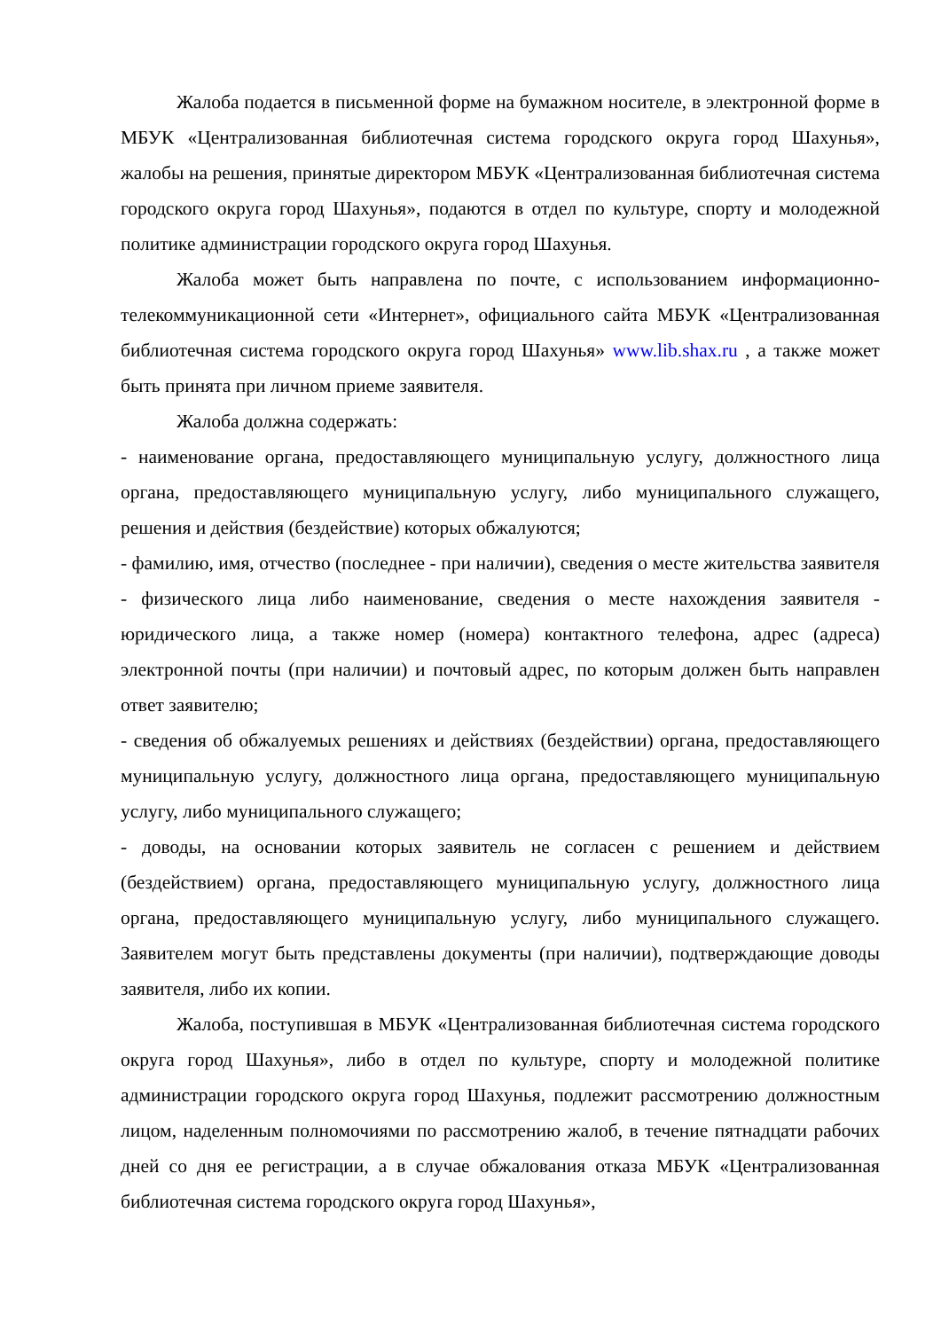Жалоба подается в письменной форме на бумажном носителе, в электронной форме в МБУК «Централизованная библиотечная система городского округа город Шахунья», жалобы на решения, принятые директором МБУК «Централизованная библиотечная система городского округа город Шахунья», подаются в отдел по культуре, спорту и молодежной политике администрации городского округа город Шахунья.
Жалоба может быть направлена по почте, с использованием информационно-телекоммуникационной сети «Интернет», официального сайта МБУК «Централизованная библиотечная система городского округа город Шахунья» www.lib.shax.ru , а также может быть принята при личном приеме заявителя.
Жалоба должна содержать:
- наименование органа, предоставляющего муниципальную услугу, должностного лица органа, предоставляющего муниципальную услугу, либо муниципального служащего, решения и действия (бездействие) которых обжалуются;
- фамилию, имя, отчество (последнее - при наличии), сведения о месте жительства заявителя - физического лица либо наименование, сведения о месте нахождения заявителя - юридического лица, а также номер (номера) контактного телефона, адрес (адреса) электронной почты (при наличии) и почтовый адрес, по которым должен быть направлен ответ заявителю;
- сведения об обжалуемых решениях и действиях (бездействии) органа, предоставляющего муниципальную услугу, должностного лица органа, предоставляющего муниципальную услугу, либо муниципального служащего;
- доводы, на основании которых заявитель не согласен с решением и действием (бездействием) органа, предоставляющего муниципальную услугу, должностного лица органа, предоставляющего муниципальную услугу, либо муниципального служащего. Заявителем могут быть представлены документы (при наличии), подтверждающие доводы заявителя, либо их копии.
Жалоба, поступившая в МБУК «Централизованная библиотечная система городского округа город Шахунья», либо в отдел по культуре, спорту и молодежной политике администрации городского округа город Шахунья, подлежит рассмотрению должностным лицом, наделенным полномочиями по рассмотрению жалоб, в течение пятнадцати рабочих дней со дня ее регистрации, а в случае обжалования отказа МБУК «Централизованная библиотечная система городского округа город Шахунья»,